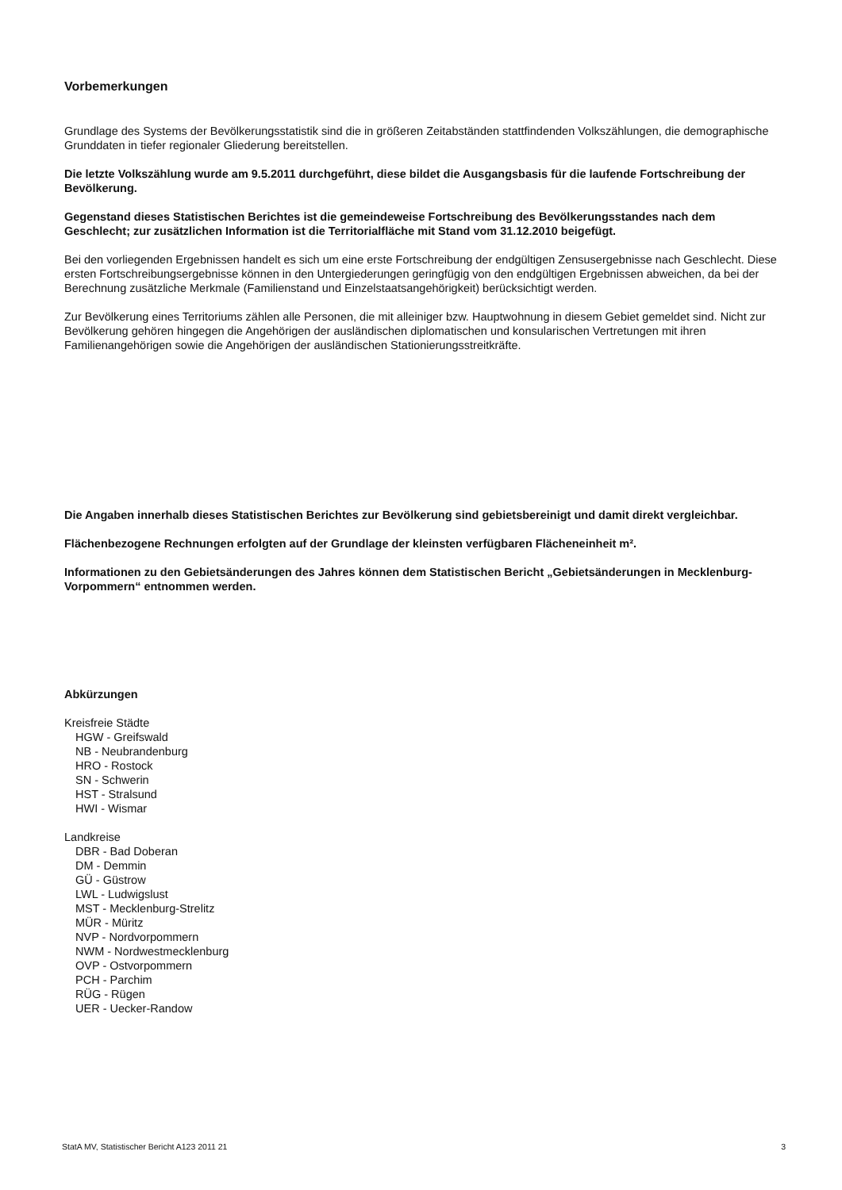Vorbemerkungen
Grundlage des Systems der Bevölkerungsstatistik sind die in größeren Zeitabständen stattfindenden Volkszählungen, die demographische Grunddaten in tiefer regionaler Gliederung bereitstellen.
Die letzte Volkszählung wurde am 9.5.2011 durchgeführt, diese bildet die Ausgangsbasis für die laufende Fortschreibung der Bevölkerung.
Gegenstand dieses Statistischen Berichtes ist die gemeindeweise Fortschreibung des Bevölkerungsstandes nach dem Geschlecht; zur zusätzlichen Information ist die Territorialfläche mit Stand vom 31.12.2010 beigefügt.
Bei den vorliegenden Ergebnissen handelt es sich um eine erste Fortschreibung der endgültigen Zensusergebnisse nach Geschlecht. Diese ersten Fortschreibungsergebnisse können in den Untergiederungen geringfügig von den endgültigen Ergebnissen abweichen, da bei der Berechnung zusätzliche Merkmale (Familienstand und Einzelstaatsangehörigkeit) berücksichtigt werden.
Zur Bevölkerung eines Territoriums zählen alle Personen, die mit alleiniger bzw. Hauptwohnung in diesem Gebiet gemeldet sind. Nicht zur Bevölkerung gehören hingegen die Angehörigen der ausländischen diplomatischen und konsularischen Vertretungen mit ihren Familienangehörigen sowie die Angehörigen der ausländischen Stationierungsstreitkräfte.
Die Angaben innerhalb dieses Statistischen Berichtes zur Bevölkerung sind gebietsbereinigt und damit direkt vergleichbar.
Flächenbezogene Rechnungen erfolgten auf der Grundlage der kleinsten verfügbaren Flächeneinheit m².
Informationen zu den Gebietsänderungen des Jahres können dem Statistischen Bericht „Gebietsänderungen in Mecklenburg-Vorpommern“ entnommen werden.
Abkürzungen
Kreisfreie Städte
HGW - Greifswald
NB - Neubrandenburg
HRO - Rostock
SN - Schwerin
HST - Stralsund
HWI - Wismar
Landkreise
DBR - Bad Doberan
DM - Demmin
GÜ - Güstrow
LWL - Ludwigslust
MST - Mecklenburg-Strelitz
MÜR - Müritz
NVP - Nordvorpommern
NWM - Nordwestmecklenburg
OVP - Ostvorpommern
PCH - Parchim
RÜG - Rügen
UER - Uecker-Randow
StatA MV, Statistischer Bericht A123 2011 21 3